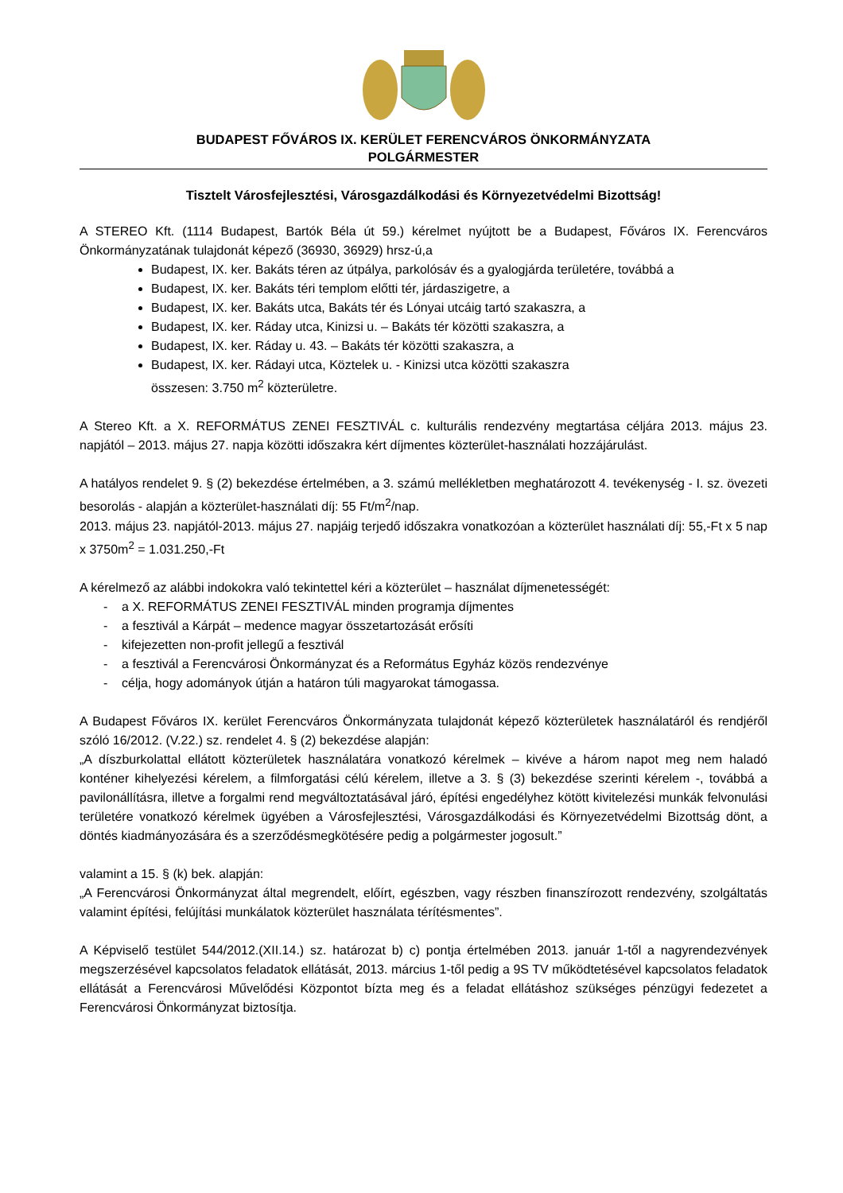BUDAPEST FŐVÁROS IX. KERÜLET FERENCVÁROS ÖNKORMÁNYZATA
POLGÁRMESTER
Tisztelt Városfejlesztési, Városgazdálkodási és Környezetvédelmi Bizottság!
A STEREO Kft. (1114 Budapest, Bartók Béla út 59.) kérelmet nyújtott be a Budapest, Főváros IX. Ferencváros Önkormányzatának tulajdonát képező (36930, 36929) hrsz-ú,a
Budapest, IX. ker. Bakáts téren az útpálya, parkolósáv és a gyalogjárda területére, továbbá a
Budapest, IX. ker. Bakáts téri templom előtti tér, járdaszigetre, a
Budapest, IX. ker. Bakáts utca, Bakáts tér és Lónyai utcáig tartó szakaszra, a
Budapest, IX. ker. Ráday utca, Kinizsi u. – Bakáts tér közötti szakaszra, a
Budapest, IX. ker. Ráday u. 43. – Bakáts tér közötti szakaszra, a
Budapest, IX. ker. Rádayi utca, Köztelek u. - Kinizsi utca közötti szakaszra
összesen: 3.750 m<sup>2</sup> közterületre.
A Stereo Kft. a X. REFORMÁTUS ZENEI FESZTIVÁL c. kulturális rendezvény megtartása céljára 2013. május 23. napjától – 2013. május 27. napja közötti időszakra kért díjmentes közterület-használati hozzájárulást.
A hatályos rendelet 9. § (2) bekezdése értelmében, a 3. számú mellékletben meghatározott 4. tevékenység - I. sz. övezeti besorolás - alapján a közterület-használati díj: 55 Ft/m<sup>2</sup>/nap.
2013. május 23. napjától-2013. május 27. napjáig terjedő időszakra vonatkozóan a közterület használati díj: 55,-Ft x 5 nap x 3750m<sup>2</sup> = 1.031.250,-Ft
A kérelmező az alábbi indokokra való tekintettel kéri a közterület – használat díjmenetességét:
- a X. REFORMÁTUS ZENEI FESZTIVÁL minden programja díjmentes
- a fesztivál a Kárpát – medence magyar összetartozását erősíti
- kifejezetten non-profit jellegű a fesztivál
- a fesztivál a Ferencvárosi Önkormányzat és a Református Egyház közös rendezvénye
- célja, hogy adományok útján a határon túli magyarokat támogassa.
A Budapest Főváros IX. kerület Ferencváros Önkormányzata tulajdonát képező közterületek használatáról és rendjéről szóló 16/2012. (V.22.) sz. rendelet 4. § (2) bekezdése alapján:
„A díszburkolattal ellátott közterületek használatára vonatkozó kérelmek – kivéve a három napot meg nem haladó konténer kihelyezési kérelem, a filmforgatási célú kérelem, illetve a 3. § (3) bekezdése szerinti kérelem -, továbbá a pavilonállításra, illetve a forgalmi rend megváltoztatásával járó, építési engedélyhez kötött kivitelezési munkák felvonulási területére vonatkozó kérelmek ügyében a Városfejlesztési, Városgazdálkodási és Környezetvédelmi Bizottság dönt, a döntés kiadmányozására és a szerződésmegkötésére pedig a polgármester jogosult.”
valamint a 15. § (k) bek. alapján:
„A Ferencvárosi Önkormányzat által megrendelt, előírt, egészben, vagy részben finanszírozott rendezvény, szolgáltatás valamint építési, felújítási munkálatok közterület használata térítésmentes”.
A Képviselő testület 544/2012.(XII.14.) sz. határozat b) c) pontja értelmében 2013. január 1-től a nagyrendezvények megszerzésével kapcsolatos feladatok ellátását, 2013. március 1-től pedig a 9S TV működtetésével kapcsolatos feladatok ellátását a Ferencvárosi Művelődési Központot bízta meg és a feladat ellátáshoz szükséges pénzügyi fedezetet a Ferencvárosi Önkormányzat biztosítja.